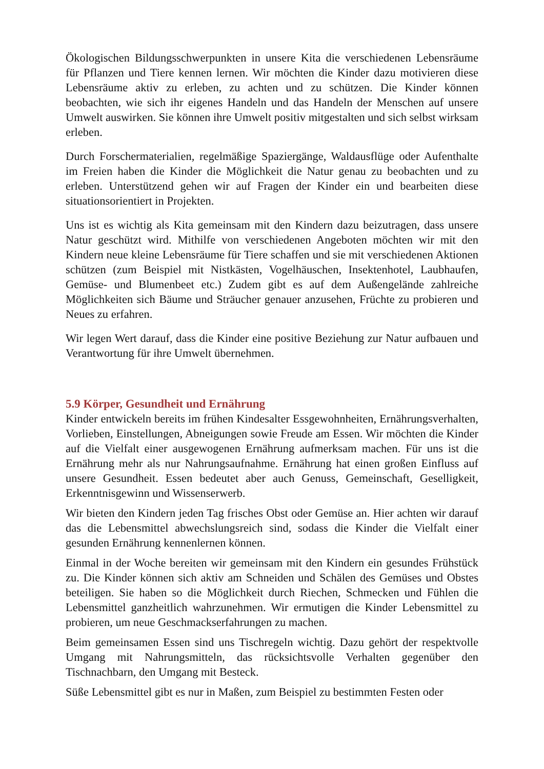Ökologischen Bildungsschwerpunkten in unsere Kita die verschiedenen Lebens­räume für Pflanzen und Tiere kennen lernen. Wir möchten die Kinder dazu mo­tivieren diese Lebensräume aktiv zu erleben, zu achten und zu schützen. Die Kinder können beobachten, wie sich ihr eigenes Handeln und das Handeln der Menschen auf unsere Umwelt auswirken. Sie können ihre Umwelt positiv mitge­stalten und sich selbst wirksam erleben.
Durch Forschermaterialien, regelmäßige Spaziergänge, Waldausflüge oder Auf­enthalte im Freien haben die Kinder die Möglichkeit die Natur genau zu beobach­ten und zu erleben. Unterstützend gehen wir auf Fragen der Kinder ein und bearbeiten diese situationsorientiert in Projekten.
Uns ist es wichtig als Kita gemeinsam mit den Kindern dazu beizutragen, dass unsere Natur geschützt wird. Mithilfe von verschiedenen Angeboten möchten wir mit den Kindern neue kleine Lebensräume für Tiere schaffen und sie mit verschie­denen Aktionen schützen (zum Beispiel mit Nistkästen, Vogelhäuschen, Insek­tenhotel, Laubhaufen, Gemüse- und Blumenbeet etc.) Zudem gibt es auf dem Außengelände zahlreiche Möglichkeiten sich Bäume und Sträucher genauer an­zusehen, Früchte zu probieren und Neues zu erfahren.
Wir legen Wert darauf, dass die Kinder eine positive Beziehung zur Natur auf­bauen und Verantwortung für ihre Umwelt übernehmen.
5.9 Körper, Gesundheit und Ernährung
Kinder entwickeln bereits im frühen Kindesalter Essgewohnheiten, Ernährungsverhalten, Vorlieben, Einstellungen, Abneigungen sowie Freude am Essen. Wir möchten die Kinder auf die Vielfalt einer ausgewogenen Ernährung aufmerksam machen. Für uns ist die Ernährung mehr als nur Nahrungsaufnahme. Ernährung hat einen großen Einfluss auf unsere Gesundheit. Essen bedeutet aber auch Genuss, Gemeinschaft, Geselligkeit, Erkenntnisgewinn und Wissenserwerb.
Wir bieten den Kindern jeden Tag frisches Obst oder Gemüse an. Hier achten wir darauf das die Lebensmittel abwechslungsreich sind, sodass die Kinder die Vielfalt einer gesunden Ernährung kennenlernen können.
Einmal in der Woche bereiten wir gemeinsam mit den Kindern ein gesundes Frühstück zu. Die Kinder können sich aktiv am Schneiden und Schälen des Gemüses und Obstes beteiligen. Sie haben so die Möglichkeit durch Riechen, Schmecken und Fühlen die Lebensmittel ganzheitlich wahrzunehmen. Wir ermutigen die Kinder Lebensmittel zu probieren, um neue Geschmackserfahrungen zu machen.
Beim gemeinsamen Essen sind uns Tischregeln wichtig. Dazu gehört der respektvolle Umgang mit Nahrungsmitteln, das rücksichtsvolle Verhalten gegenüber den Tischnachbarn, den Umgang mit Besteck.
Süße Lebensmittel gibt es nur in Maßen, zum Beispiel zu bestimmten Festen oder